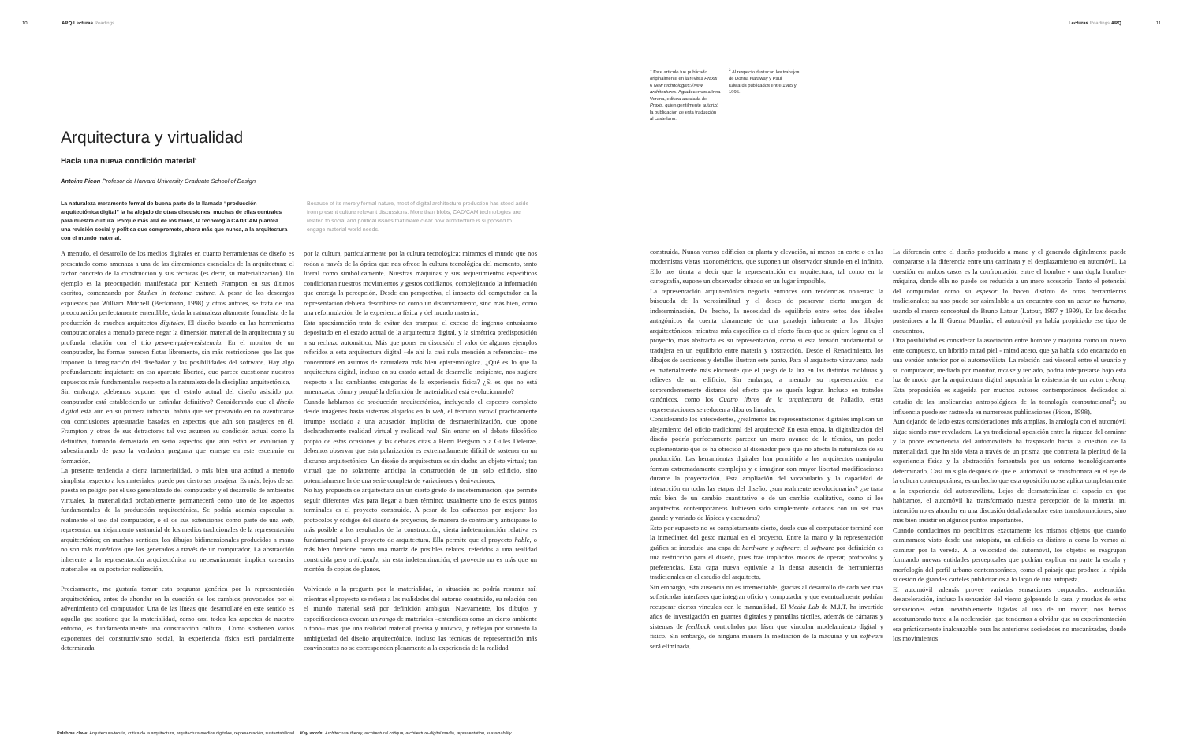10 ARQ Lecturas Readings
Arquitectura y virtualidad
Hacia una nueva condición material<sup>1</sup>
Antoine Picon Profesor de Harvard University Graduate School of Design
La naturaleza meramente formal de buena parte de la llamada “producción arquitectónica digital” la ha alejado de otras discusiones, muchas de ellas centrales para nuestra cultura. Porque más allá de los blobs, la tecnología CAD/CAM plantea una revisión social y política que compromete, ahora más que nunca, a la arquitectura con el mundo material.
Because of its merely formal nature, most of digital architecture production has stood aside from present culture relevant discussions. More than blobs, CAD/CAM technologies are related to social and political issues that make clear how architecture is supposed to engage material world needs.
A menudo, el desarrollo de los medios digitales en cuanto herramientas de diseño es presentado como amenaza a una de las dimensiones esenciales de la arquitectura: el factor concreto de la construcción y sus técnicas (es decir, su materialización). Un ejemplo es la preocupación manifestada por Kenneth Frampton en sus últimos escritos, comenzando por Studies in tectonic culture. A pesar de los descargos expuestos por William Mitchell (Beckmann, 1998) y otros autores, se trata de una preocupación perfectamente entendible, dada la naturaleza altamente formalista de la producción de muchos arquitectos digitales. El diseño basado en las herramientas computacionales a menudo parece negar la dimensión material de la arquitectura y su profunda relación con el trío peso-empuje-resistencia. En el monitor de un computador, las formas parecen flotar libremente, sin más restricciones que las que imponen la imaginación del diseñador y las posibilidades del software. Hay algo profundamente inquietante en esa aparente libertad, que parece cuestionar nuestros supuestos más fundamentales respecto a la naturaleza de la disciplina arquitectónica.
Sin embargo, ¿debemos suponer que el estado actual del diseño asistido por computador está estableciendo un estándar definitivo? Considerando que el diseño digital está aún en su primera infancia, habría que ser precavido en no aventurarse con conclusiones apresuradas basadas en aspectos que aún son pasajeros en él. Frampton y otros de sus detractores tal vez asumen su condición actual como la definitiva, tomando demasiado en serio aspectos que aún están en evolución y subestimando de paso la verdadera pregunta que emerge en este escenario en formación.
La presente tendencia a cierta inmaterialidad, o más bien una actitud a menudo simplista respecto a los materiales, puede por cierto ser pasajera. Es más: lejos de ser puesta en peligro por el uso generalizado del computador y el desarrollo de ambientes virtuales, la materialidad probablemente permanecerá como uno de los aspectos fundamentales de la producción arquitectónica. Se podría además especular si realmente el uso del computador, o el de sus extensiones como parte de una web, representan un alejamiento sustancial de los medios tradicionales de la representación arquitectónica; en muchos sentidos, los dibujos bidimensionales producidos a mano no son más matéricos que los generados a través de un computador. La abstracción inherente a la representación arquitectónica no necesariamente implica carencias materiales en su posterior realización.
Precisamente, me gustaría tomar esta pregunta genérica por la representación arquitectónica, antes de ahondar en la cuestión de los cambios provocados por el advenimiento del computador. Una de las líneas que desarrollaré en este sentido es aquella que sostiene que la materialidad, como casi todos los aspectos de nuestro entorno, es fundamentalmente una construcción cultural. Como sostienen varios exponentes del constructivismo social, la experiencia física está parcialmente determinada
por la cultura, particularmente por la cultura tecnológica: miramos el mundo que nos rodea a través de la óptica que nos ofrece la cultura tecnológica del momento, tanto literal como simbólicamente. Nuestras máquinas y sus requerimientos específicos condicionan nuestros movimientos y gestos cotidianos, complejizando la información que entrega la percepción. Desde esa perspectiva, el impacto del computador en la representación debiera describirse no como un distanciamiento, sino más bien, como una reformulación de la experiencia física y del mundo material.
Esta aproximación trata de evitar dos trampas: el exceso de ingenuo entusiasmo depositado en el estado actual de la arquitectura digital, y la simétrica predisposición a su rechazo automático. Más que poner en discusión el valor de algunos ejemplos referidos a esta arquitectura digital –de ahí la casi nula mención a referencias– me concentraré en asuntos de naturaleza más bien epistemológica. ¿Qué es lo que la arquitectura digital, incluso en su estado actual de desarrollo incipiente, nos sugiere respecto a las cambiantes categorías de la experiencia física? ¿Si es que no está amenazada, cómo y porqué la definición de materialidad está evolucionando?
Cuando hablamos de producción arquitectónica, incluyendo el espectro completo desde imágenes hasta sistemas alojados en la web, el término virtual prácticamente irrumpe asociado a una acusación implícita de desmaterialización, que opone declaradamente realidad virtual y realidad real. Sin entrar en el debate filosófico propio de estas ocasiones y las debidas citas a Henri Bergson o a Gilles Deleuze, debemos observar que esta polarización es extremadamente difícil de sostener en un discurso arquitectónico. Un diseño de arquitectura es sin dudas un objeto virtual; tan virtual que no solamente anticipa la construcción de un solo edificio, sino potencialmente la de una serie completa de variaciones y derivaciones.
No hay propuesta de arquitectura sin un cierto grado de indeterminación, que permite seguir diferentes vías para llegar a buen término; usualmente uno de estos puntos terminales es el proyecto construido. A pesar de los esfuerzos por mejorar los protocolos y códigos del diseño de proyectos, de manera de controlar y anticiparse lo más posible a los resultados de la construcción, cierta indeterminación relativa es fundamental para el proyecto de arquitectura. Ella permite que el proyecto hable, o más bien funcione como una matriz de posibles relatos, referidos a una realidad construida pero anticipada; sin esta indeterminación, el proyecto no es más que un montón de copias de planos.
Volviendo a la pregunta por la materialidad, la situación se podría resumir así: mientras el proyecto se refiera a las realidades del entorno construido, su relación con el mundo material será por definición ambigua. Nuevamente, los dibujos y especificaciones evocan un rango de materiales –entendidos como un cierto ambiente o tono– más que una realidad material precisa y unívoca, y reflejan por supuesto la ambigüedad del diseño arquitectónico. Incluso las técnicas de representación más convincentes no se corresponden plenamente a la experiencia de la realidad
Palabras clave: Arquitectura-teoría, crítica de la arquitectura, arquitectura-medios digitales, representación, sustentabilidad. Key words: Architectural theory, architectural critique, architecture-digital media, representation, sustainability.
Lecturas Readings ARQ 11
<sup>1</sup> Este artículo fue publicado originalmente en la revista Praxis 6 New technologies://New architectures. Agradecemos a Irina Verona, editora asociada de Praxis, quien gentilmente autorizó la publicación de esta traducción al castellano.
<sup>2</sup> Al respecto destacan los trabajos de Donna Haraway y Paul Edwards publicados entre 1985 y 1996.
construida. Nunca vemos edificios en planta y elevación, ni menos en corte o en las modernistas vistas axonométricas, que suponen un observador situado en el infinito. Ello nos tienta a decir que la representación en arquitectura, tal como en la cartografía, supone un observador situado en un lugar imposible.
La representación arquitectónica negocia entonces con tendencias opuestas: la búsqueda de la verosimilitud y el deseo de preservar cierto margen de indeterminación. De hecho, la necesidad de equilibrio entre estos dos ideales antagónicos da cuenta claramente de una paradoja inherente a los dibujos arquitectónicos: mientras más específico es el efecto físico que se quiere lograr en el proyecto, más abstracta es su representación, como si esta tensión fundamental se tradujera en un equilibrio entre materia y abstracción. Desde el Renacimiento, los dibujos de secciones y detalles ilustran este punto. Para el arquitecto vitruviano, nada es materialmente más elocuente que el juego de la luz en las distintas molduras y relieves de un edificio. Sin embargo, a menudo su representación era sorprendentemente distante del efecto que se quería lograr. Incluso en tratados canónicos, como los Cuatro libros de la arquitectura de Palladio, estas representaciones se reducen a dibujos lineales.
Considerando los antecedentes, ¿realmente las representaciones digitales implican un alejamiento del oficio tradicional del arquitecto? En esta etapa, la digitalización del diseño podría perfectamente parecer un mero avance de la técnica, un poder suplementario que se ha ofrecido al diseñador pero que no afecta la naturaleza de su producción. Las herramientas digitales han permitido a los arquitectos manipular formas extremadamente complejas y e imaginar con mayor libertad modificaciones durante la proyectación. Esta ampliación del vocabulario y la capacidad de interacción en todas las etapas del diseño, ¿son realmente revolucionarias? ¿se trata más bien de un cambio cuantitativo o de un cambio cualitativo, como si los arquitectos contemporáneos hubiesen sido simplemente dotados con un set más grande y variado de lápices y escuadras?
Esto por supuesto no es completamente cierto, desde que el computador terminó con la inmediatez del gesto manual en el proyecto. Entre la mano y la representación gráfica se introdujo una capa de hardware y software; el software por definición es una restricción para el diseño, pues trae implícitos modos de operar, protocolos y preferencias. Esta capa nueva equivale a la densa ausencia de herramientas tradicionales en el estudio del arquitecto.
Sin embargo, esta ausencia no es irremediable, gracias al desarrollo de cada vez más sofisticadas interfases que integran oficio y computador y que eventualmente podrían recuperar ciertos vínculos con lo manualidad. El Media Lab de M.I.T. ha invertido años de investigación en guantes digitales y pantallas táctiles, además de cámaras y sistemas de feedback controlados por láser que vinculan modelamiento digital y físico. Sin embargo, de ninguna manera la mediación de la máquina y un software será eliminada.
La diferencia entre el diseño producido a mano y el generado digitalmente puede compararse a la diferencia entre una caminata y el desplazamiento en automóvil. La cuestión en ambos casos es la confrontación entre el hombre y una dupla hombre-máquina, donde ella no puede ser reducida a un mero accesorio. Tanto el potencial del computador como su espesor lo hacen distinto de otras herramientas tradicionales: su uso puede ser asimilable a un encuentro con un actor no humano, usando el marco conceptual de Bruno Latour (Latour, 1997 y 1999). En las décadas posteriores a la II Guerra Mundial, el automóvil ya había propiciado ese tipo de encuentros.
Otra posibilidad es considerar la asociación entre hombre y máquina como un nuevo ente compuesto, un híbrido mitad piel - mitad acero, que ya había sido encarnado en una versión anterior por el automovilista. La relación casi visceral entre el usuario y su computador, mediada por monitor, mouse y teclado, podría interpretarse bajo esta luz de modo que la arquitectura digital supondría la existencia de un autor cyborg. Esta proposición es sugerida por muchos autores contemporáneos dedicados al estudio de las implicancias antropológicas de la tecnología computacional<sup>2</sup>; su influencia puede ser rastreada en numerosas publicaciones (Picon, 1998).
Aun dejando de lado estas consideraciones más amplias, la analogía con el automóvil sigue siendo muy reveladora. La ya tradicional oposición entre la riqueza del caminar y la pobre experiencia del automovilista ha traspasado hacia la cuestión de la materialidad, que ha sido vista a través de un prisma que contrasta la plenitud de la experiencia física y la abstracción fomentada por un entorno tecnológicamente determinado. Casi un siglo después de que el automóvil se transformara en el eje de la cultura contemporánea, es un hecho que esta oposición no se aplica completamente a la experiencia del automovilista. Lejos de desmaterializar el espacio en que habitamos, el automóvil ha transformado nuestra percepción de la materia: mi intención no es ahondar en una discusión detallada sobre estas transformaciones, sino más bien insistir en algunos puntos importantes.
Cuando conducimos no percibimos exactamente los mismos objetos que cuando caminamos: visto desde una autopista, un edificio es distinto a como lo vemos al caminar por la vereda. A la velocidad del automóvil, los objetos se reagrupan formando nuevas entidades perceptuales que podrían explicar en parte la escala y morfología del perfil urbano contemporáneo, como el paisaje que produce la rápida sucesión de grandes carteles publicitarios a lo largo de una autopista.
El automóvil además provee variadas sensaciones corporales: aceleración, desaceleración, incluso la sensación del viento golpeando la cara, y muchas de estas sensaciones están inevitablemente ligadas al uso de un motor; nos hemos acostumbrado tanto a la aceleración que tendemos a olvidar que su experimentación era prácticamente inalcanzable para las anteriores sociedades no mecanizadas, donde los movimientos